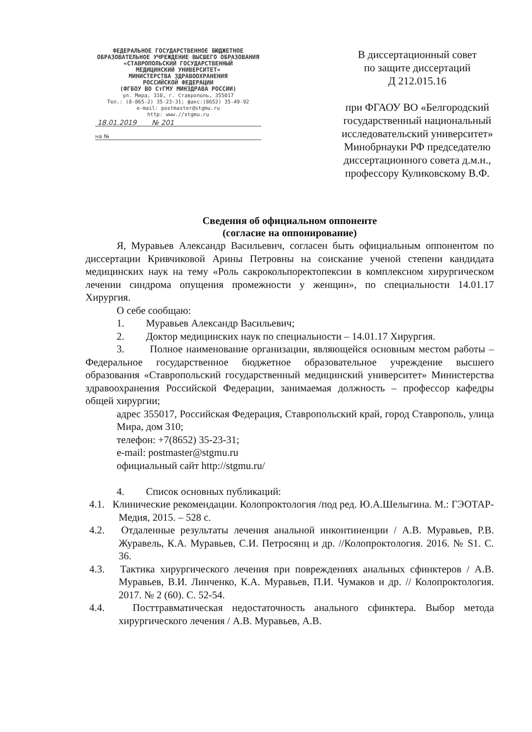ФЕДЕРАЛЬНОЕ ГОСУДАРСТВЕННОЕ БЮДЖЕТНОЕ
ОБРАЗОВАТЕЛЬНОЕ УЧРЕЖДЕНИЕ ВЫСШЕГО ОБРАЗОВАНИЯ
«СТАВРОПОЛЬСКИЙ ГОСУДАРСТВЕННЫЙ
МЕДИЦИНСКИЙ УНИВЕРСИТЕТ»
МИНИСТЕРСТВА ЗДРАВООХРАНЕНИЯ
РОССИЙСКОЙ ФЕДЕРАЦИИ
(ФГБОУ ВО СтГМУ МИНЗДРАВА РОССИИ)
ул. Мира, 310, г. Ставрополь, 355017
Тел.: (8-865-2) 35-23-31; факс:(8652) 35-49-92
e-mail: postmaster@stgmu.ru
http: www.//stgmu.ru
18.01.2019 № 201
на №
В диссертационный совет
по защите диссертаций
Д 212.015.16
при ФГАОУ ВО «Белгородский государственный национальный исследовательский университет» Минобрнауки РФ председателю диссертационного совета д.м.н., профессору Куликовскому В.Ф.
Сведения об официальном оппоненте
(согласие на оппонирование)
Я, Муравьев Александр Васильевич, согласен быть официальным оппонентом по диссертации Кривчиковой Арины Петровны на соискание ученой степени кандидата медицинских наук на тему «Роль сакрокольпоректопексии в комплексном хирургическом лечении синдрома опущения промежности у женщин», по специальности 14.01.17 Хирургия.
О себе сообщаю:
1. Муравьев Александр Васильевич;
2. Доктор медицинских наук по специальности – 14.01.17 Хирургия.
3. Полное наименование организации, являющейся основным местом работы – Федеральное государственное бюджетное образовательное учреждение высшего образования «Ставропольский государственный медицинский университет» Министерства здравоохранения Российской Федерации, занимаемая должность – профессор кафедры общей хирургии;
адрес 355017, Российская Федерация, Ставропольский край, город Ставрополь, улица Мира, дом 310;
телефон: +7(8652) 35-23-31;
e-mail: postmaster@stgmu.ru
официальный сайт http://stgmu.ru/
4. Список основных публикаций:
4.1. Клинические рекомендации. Колопроктология /под ред. Ю.А.Шелыгина. М.: ГЭОТАР-Медия, 2015. – 528 с.
4.2. Отдаленные результаты лечения анальной инконтиненции / А.В. Муравьев, Р.В. Журавель, К.А. Муравьев, С.И. Петросянц и др. //Колопроктология. 2016. № S1. С. 36.
4.3. Тактика хирургического лечения при повреждениях анальных сфинктеров / А.В. Муравьев, В.И. Линченко, К.А. Муравьев, П.И. Чумаков и др. // Колопроктология. 2017. № 2 (60). С. 52-54.
4.4. Посттравматическая недостаточность анального сфинктера. Выбор метода хирургического лечения / А.В. Муравьев, А.В.